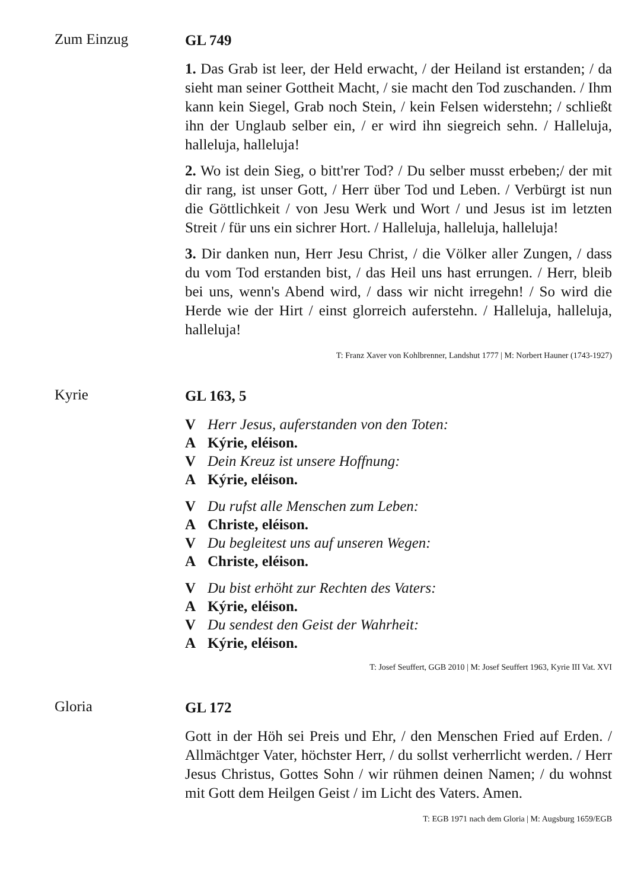Zum Einzug
GL 749
1. Das Grab ist leer, der Held erwacht, / der Heiland ist erstanden; / da sieht man seiner Gottheit Macht, / sie macht den Tod zuschanden. / Ihm kann kein Siegel, Grab noch Stein, / kein Felsen widerstehn; / schließt ihn der Unglaub selber ein, / er wird ihn siegreich sehn. / Halleluja, halleluja, halleluja!
2. Wo ist dein Sieg, o bitt'rer Tod? / Du selber musst erbeben;/ der mit dir rang, ist unser Gott, / Herr über Tod und Leben. / Verbürgt ist nun die Göttlichkeit / von Jesu Werk und Wort / und Jesus ist im letzten Streit / für uns ein sichrer Hort. / Halleluja, halleluja, halleluja!
3. Dir danken nun, Herr Jesu Christ, / die Völker aller Zungen, / dass du vom Tod erstanden bist, / das Heil uns hast errungen. / Herr, bleib bei uns, wenn's Abend wird, / dass wir nicht irregehn! / So wird die Herde wie der Hirt / einst glorreich auferstehn. / Halleluja, halleluja, halleluja!
T: Franz Xaver von Kohlbrenner, Landshut 1777 | M: Norbert Hauner (1743-1927)
Kyrie
GL 163, 5
V Herr Jesus, auferstanden von den Toten:
A Kýrie, eléison.
V Dein Kreuz ist unsere Hoffnung:
A Kýrie, eléison.
V Du rufst alle Menschen zum Leben:
A Christe, eléison.
V Du begleitest uns auf unseren Wegen:
A Christe, eléison.
V Du bist erhöht zur Rechten des Vaters:
A Kýrie, eléison.
V Du sendest den Geist der Wahrheit:
A Kýrie, eléison.
T: Josef Seuffert, GGB 2010 | M: Josef Seuffert 1963, Kyrie III Vat. XVI
Gloria
GL 172
Gott in der Höh sei Preis und Ehr, / den Menschen Fried auf Erden. / Allmächtger Vater, höchster Herr, / du sollst verherrlicht werden. / Herr Jesus Christus, Gottes Sohn / wir rühmen deinen Namen; / du wohnst mit Gott dem Heilgen Geist / im Licht des Vaters. Amen.
T: EGB 1971 nach dem Gloria | M: Augsburg 1659/EGB